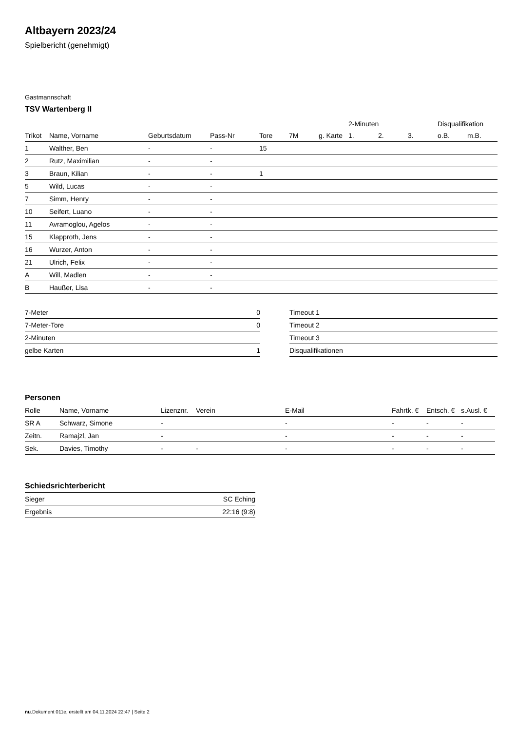Altbayern 2023/24
Spielbericht (genehmigt)
Gastmannschaft
TSV Wartenberg II
| | | | | | | | 2-Minuten | | | Disqualifikation | |
| --- | --- | --- | --- | --- | --- | --- | --- | --- | --- | --- | --- |
| Trikot | Name, Vorname | Geburtsdatum | Pass-Nr | Tore | 7M | g. Karte | 1. | 2. | 3. | o.B. | m.B. |
| 1 | Walther, Ben | - | - | 15 | | | | | | | |
| 2 | Rutz, Maximilian | - | - | | | | | | | | |
| 3 | Braun, Kilian | - | - | 1 | | | | | | | |
| 5 | Wild, Lucas | - | - | | | | | | | | |
| 7 | Simm, Henry | - | - | | | | | | | | |
| 10 | Seifert, Luano | - | - | | | | | | | | |
| 11 | Avramoglou, Agelos | - | - | | | | | | | | |
| 15 | Klapproth, Jens | - | - | | | | | | | | |
| 16 | Wurzer, Anton | - | - | | | | | | | | |
| 21 | Ulrich, Felix | - | - | | | | | | | | |
| A | Will, Madlen | - | - | | | | | | | | |
| B | Haußer, Lisa | - | - | | | | | | | | |
| 7-Meter | 0 |
| 7-Meter-Tore | 0 |
| 2-Minuten | |
| gelbe Karten | 1 |
| Timeout 1 |
| Timeout 2 |
| Timeout 3 |
| Disqualifikationen |
Personen
| Rolle | Name, Vorname | Lizenznr. | Verein | E-Mail | Fahrtk. € | Entsch. € | s.Ausl. € |
| --- | --- | --- | --- | --- | --- | --- | --- |
| SR A | Schwarz, Simone | - | | - | - | - | - |
| Zeitn. | Ramajzl, Jan | - | | - | - | - | - |
| Sek. | Davies, Timothy | - | - | - | - | - | - |
Schiedsrichterbericht
| Sieger | SC Eching |
| Ergebnis | 22:16 (9:8) |
nu.Dokument 011e, erstellt am 04.11.2024 22:47 | Seite 2